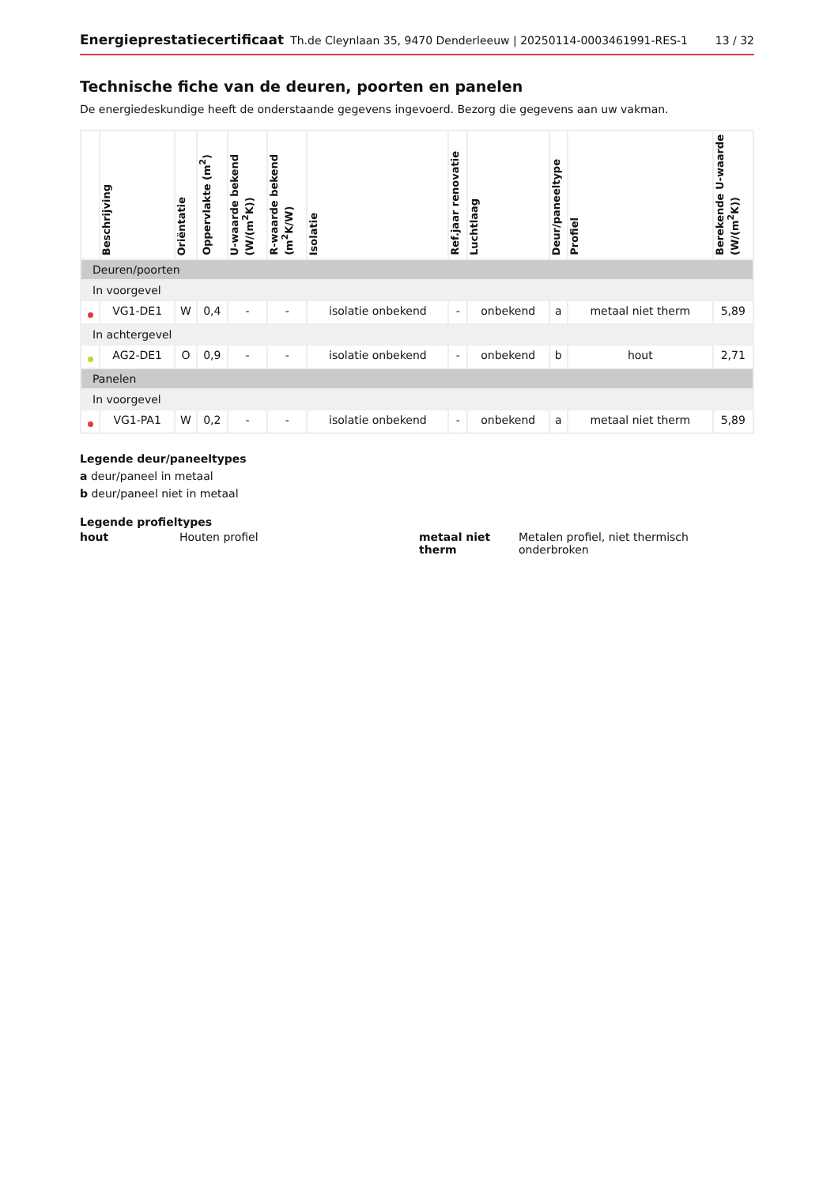Energieprestatiecertificaat Th.de Cleynlaan 35, 9470 Denderleeuw | 20250114-0003461991-RES-1 13 / 32
Technische fiche van de deuren, poorten en panelen
De energiedeskundige heeft de onderstaande gegevens ingevoerd. Bezorg die gegevens aan uw vakman.
| | Beschrijving | Oriëntatie | Oppervlakte (m<sup>2</sup>) | U-waarde bekend (W/(m<sup>2</sup>K)) | R-waarde bekend (m<sup>2</sup>K/W) | Isolatie | Ref.jaar renovatie | Luchtlaag | Deur/paneeltype | Profiel | Berekende U-waarde (W/(m<sup>2</sup>K)) |
| --- | --- | --- | --- | --- | --- | --- | --- | --- | --- | --- | --- |
| Deuren/poorten | | | | | | | | | | | |
| In voorgevel | | | | | | | | | | | |
| | VG1-DE1 | W | 0,4 | - | - | isolatie onbekend | - | onbekend | a | metaal niet therm | 5,89 |
| In achtergevel | | | | | | | | | | | |
| | AG2-DE1 | O | 0,9 | - | - | isolatie onbekend | - | onbekend | b | hout | 2,71 |
| Panelen | | | | | | | | | | | |
| In voorgevel | | | | | | | | | | | |
| | VG1-PA1 | W | 0,2 | - | - | isolatie onbekend | - | onbekend | a | metaal niet therm | 5,89 |
Legende deur/paneeltypes
a deur/paneel in metaal
b deur/paneel niet in metaal
Legende profieltypes
hout Houten profiel metaal niet therm Metalen profiel, niet thermisch onderbroken